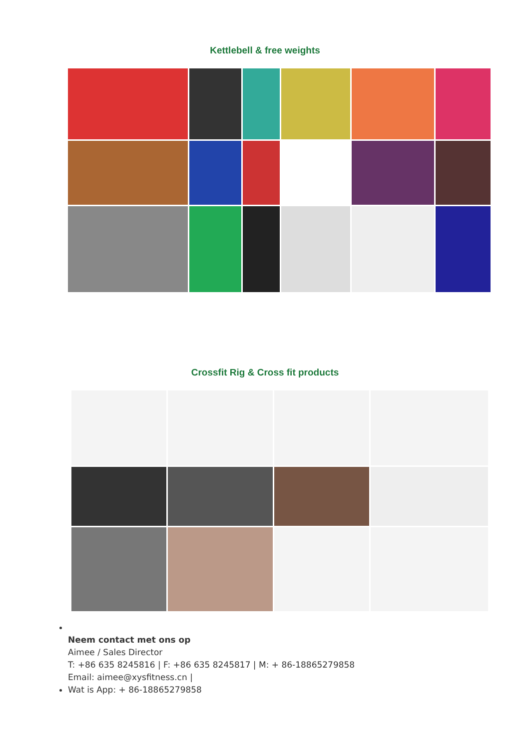Kettlebell & free weights
Crossfit Rig & Cross fit products
Neem contact met ons op
Aimee / Sales Director
T: +86 635 8245816 | F: +86 635 8245817 | M: + 86-18865279858
Email: aimee@xysfitness.cn |
Wat is App: + 86-18865279858